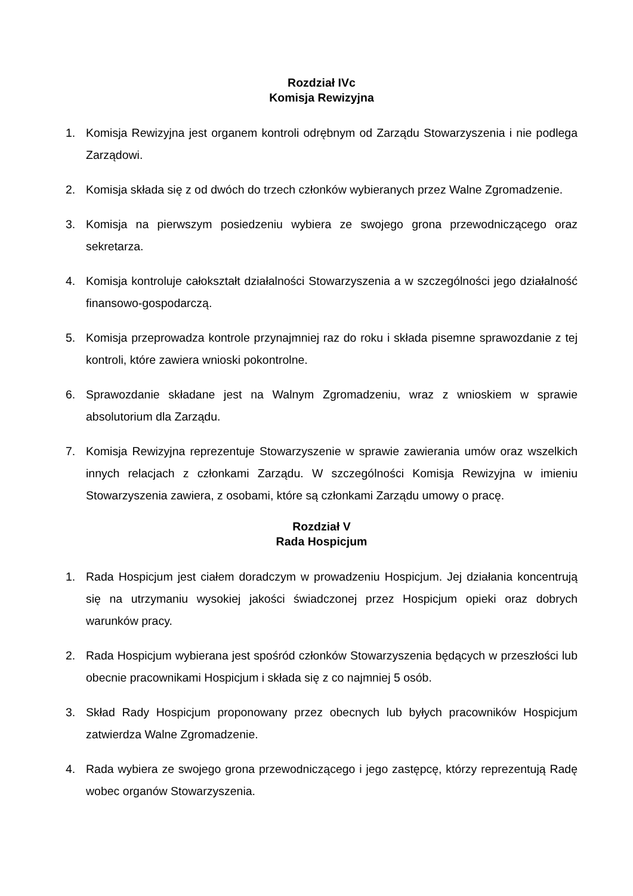Rozdział IVc
Komisja Rewizyjna
1. Komisja Rewizyjna jest organem kontroli odrębnym od Zarządu Stowarzyszenia i nie podlega Zarządowi.
2. Komisja składa się z od dwóch do trzech członków wybieranych przez Walne Zgromadzenie.
3. Komisja na pierwszym posiedzeniu wybiera ze swojego grona przewodniczącego oraz sekretarza.
4. Komisja kontroluje całokształt działalności Stowarzyszenia a w szczególności jego działalność finansowo-gospodarczą.
5. Komisja przeprowadza kontrole przynajmniej raz do roku i składa pisemne sprawozdanie z tej kontroli, które zawiera wnioski pokontrolne.
6. Sprawozdanie składane jest na Walnym Zgromadzeniu, wraz z wnioskiem w sprawie absolutorium dla Zarządu.
7. Komisja Rewizyjna reprezentuje Stowarzyszenie w sprawie zawierania umów oraz wszelkich innych relacjach z członkami Zarządu. W szczególności Komisja Rewizyjna w imieniu Stowarzyszenia zawiera, z osobami, które są członkami Zarządu umowy o pracę.
Rozdział V
Rada Hospicjum
1. Rada Hospicjum jest ciałem doradczym w prowadzeniu Hospicjum. Jej działania koncentrują się na utrzymaniu wysokiej jakości świadczonej przez Hospicjum opieki oraz dobrych warunków pracy.
2. Rada Hospicjum wybierana jest spośród członków Stowarzyszenia będących w przeszłości lub obecnie pracownikami Hospicjum i składa się z co najmniej 5 osób.
3. Skład Rady Hospicjum proponowany przez obecnych lub byłych pracowników Hospicjum zatwierdza Walne Zgromadzenie.
4. Rada wybiera ze swojego grona przewodniczącego i jego zastępcę, którzy reprezentują Radę wobec organów Stowarzyszenia.